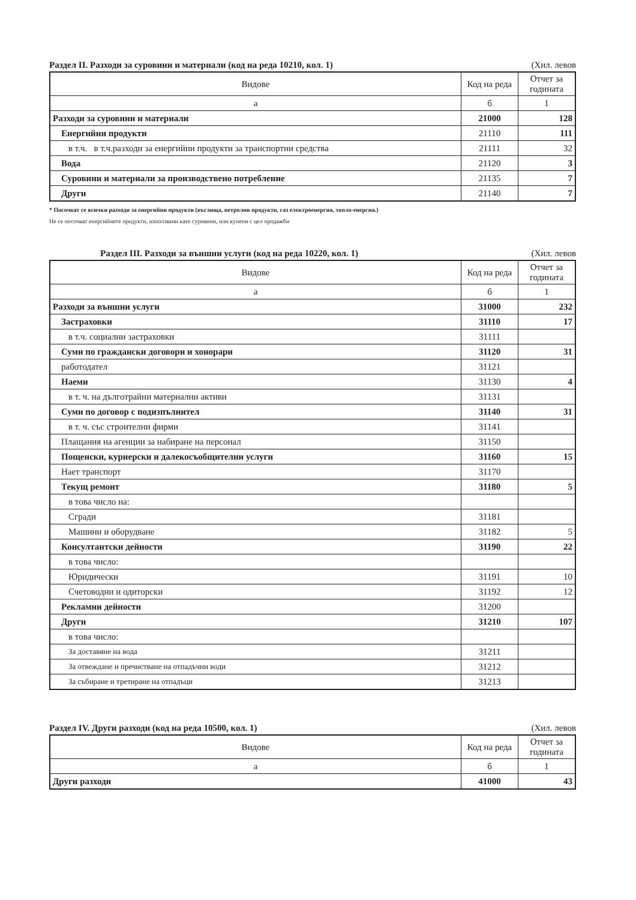Раздел II. Разходи за суровини и материали (код на реда 10210, кол. 1) (Хил. левов
| Видове | Код на реда | Отчет за годината |
| --- | --- | --- |
| а | б | 1 |
| Разходи за суровини и материали | 21000 | 128 |
| Енергийни продукти | 21110 | 111 |
| в т.ч. в т.ч.разходи за енергийни продукти за транспортни средства | 21111 | 32 |
| Вода | 21120 | 3 |
| Суровини и материали за производствено потребление | 21135 | 7 |
| Други | 21140 | 7 |
* Посочват се всички разходи за енергийни продукти (въглища, петролни продукти, газ електроенергия, топло-енергия.)
Не се посочват енергийните продукти, използвани като суровини, или купени с цел продажби
Раздел III. Разходи за външни услуги (код на реда 10220, кол. 1) (Хил. левов
| Видове | Код на реда | Отчет за годината |
| --- | --- | --- |
| а | б | 1 |
| Разходи за външни услуги | 31000 | 232 |
| Застраховки | 31110 | 17 |
| в т.ч. социални застраховки | 31111 | |
| Суми по граждански договори и хонорари | 31120 | 31 |
| работодател | 31121 | |
| Наеми | 31130 | 4 |
| в т. ч. на дълготрайни материални активи | 31131 | |
| Суми по договор с подизпълнител | 31140 | 31 |
| в т. ч. със строителни фирми | 31141 | |
| Плащания на агенции за набиране на персонал | 31150 | |
| Пощенски, куриерски и далекосъобщителни услуги | 31160 | 15 |
| Нает транспорт | 31170 | |
| Текущ ремонт | 31180 | 5 |
| в това число на: | | |
| Сгради | 31181 | |
| Машини и оборудване | 31182 | 5 |
| Консултантски дейности | 31190 | 22 |
| в това число: | | |
| Юридически | 31191 | 10 |
| Счетоводни и одиторски | 31192 | 12 |
| Рекламни дейности | 31200 | |
| Други | 31210 | 107 |
| в това число: | | |
| За доставяне на вода | 31211 | |
| За отвеждане и пречистване на отпадъчни води | 31212 | |
| За събиране и третиране на отпадъци | 31213 | |
Раздел IV. Други разходи (код на реда 10500, кол. 1) (Хил. левов
| Видове | Код на реда | Отчет за годината |
| --- | --- | --- |
| а | б | 1 |
| Други разходи | 41000 | 43 |